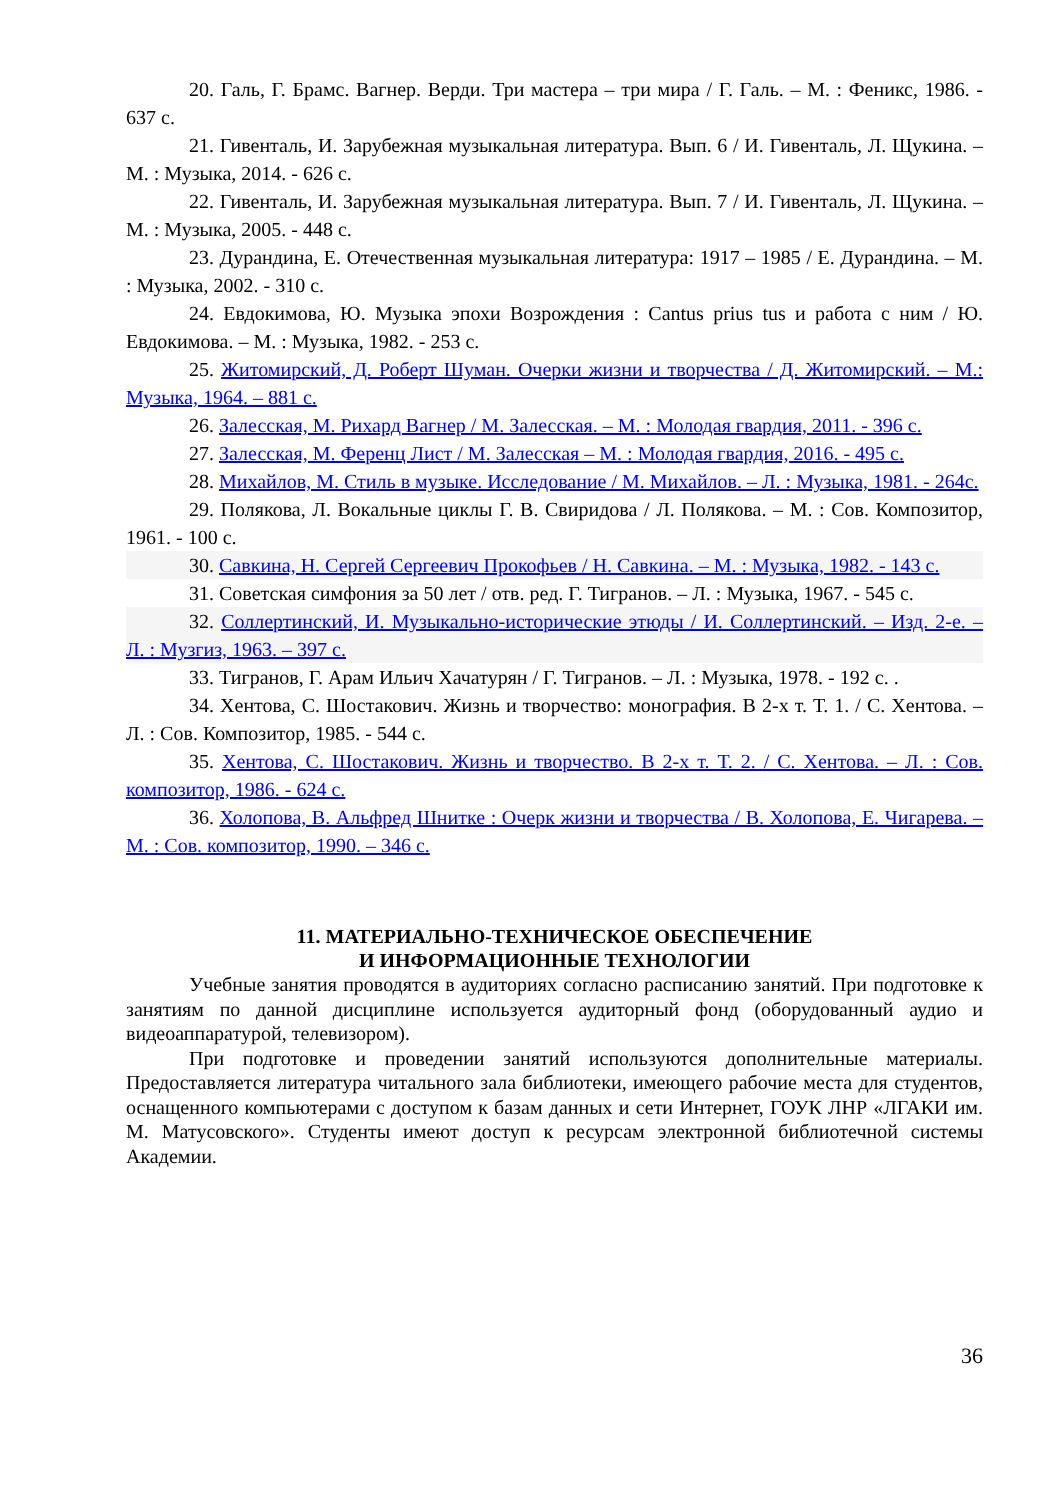20. Галь, Г. Брамс. Вагнер. Верди. Три мастера – три мира / Г. Галь. – М. : Феникс, 1986. - 637 с.
21. Гивенталь, И. Зарубежная музыкальная литература. Вып. 6 / И. Гивенталь, Л. Щукина. – М. : Музыка, 2014. - 626 с.
22. Гивенталь, И. Зарубежная музыкальная литература. Вып. 7 / И. Гивенталь, Л. Щукина. – М. : Музыка, 2005. - 448 с.
23. Дурандина, Е. Отечественная музыкальная литература: 1917 – 1985 / Е. Дурандина. – М. : Музыка, 2002. - 310 с.
24. Евдокимова, Ю. Музыка эпохи Возрождения : Cantus prius tus и работа с ним / Ю. Евдокимова. – М. : Музыка, 1982. - 253 с.
25. Житомирский, Д. Роберт Шуман. Очерки жизни и творчества / Д. Житомирский. – М.: Музыка, 1964. – 881 с.
26. Залесская, М. Рихард Вагнер / М. Залесская. – М. : Молодая гвардия, 2011. - 396 с.
27. Залесская, М. Ференц Лист / М. Залесская – М. : Молодая гвардия, 2016. - 495 с.
28. Михайлов, М. Стиль в музыке. Исследование / М. Михайлов. – Л. : Музыка, 1981. - 264с.
29. Полякова, Л. Вокальные циклы Г. В. Свиридова / Л. Полякова. – М. : Сов. Композитор, 1961. - 100 с.
30. Савкина, Н. Сергей Сергеевич Прокофьев / Н. Савкина. – М. : Музыка, 1982. - 143 с.
31. Советская симфония за 50 лет / отв. ред. Г. Тигранов. – Л. : Музыка, 1967. - 545 с.
32. Соллертинский, И. Музыкально-исторические этюды / И. Соллертинский. – Изд. 2-е. – Л. : Музгиз, 1963. – 397 с.
33. Тигранов, Г. Арам Ильич Хачатурян / Г. Тигранов. – Л. : Музыка, 1978. - 192 с. .
34. Хентова, С. Шостакович. Жизнь и творчество: монография. В 2-х т. Т. 1. / С. Хентова. – Л. : Сов. Композитор, 1985. - 544 с.
35. Хентова, С. Шостакович. Жизнь и творчество. В 2-х т. Т. 2. / С. Хентова. – Л. : Сов. композитор, 1986. - 624 с.
36. Холопова, В. Альфред Шнитке : Очерк жизни и творчества / В. Холопова, Е. Чигарева. – М. : Сов. композитор, 1990. – 346 с.
11. МАТЕРИАЛЬНО-ТЕХНИЧЕСКОЕ ОБЕСПЕЧЕНИЕ
И ИНФОРМАЦИОННЫЕ ТЕХНОЛОГИИ
Учебные занятия проводятся в аудиториях согласно расписанию занятий. При подготовке к занятиям по данной дисциплине используется аудиторный фонд (оборудованный аудио и видеоаппаратурой, телевизором).
При подготовке и проведении занятий используются дополнительные материалы. Предоставляется литература читального зала библиотеки, имеющего рабочие места для студентов, оснащенного компьютерами с доступом к базам данных и сети Интернет, ГОУК ЛНР «ЛГАКИ им. М. Матусовского». Студенты имеют доступ к ресурсам электронной библиотечной системы Академии.
36